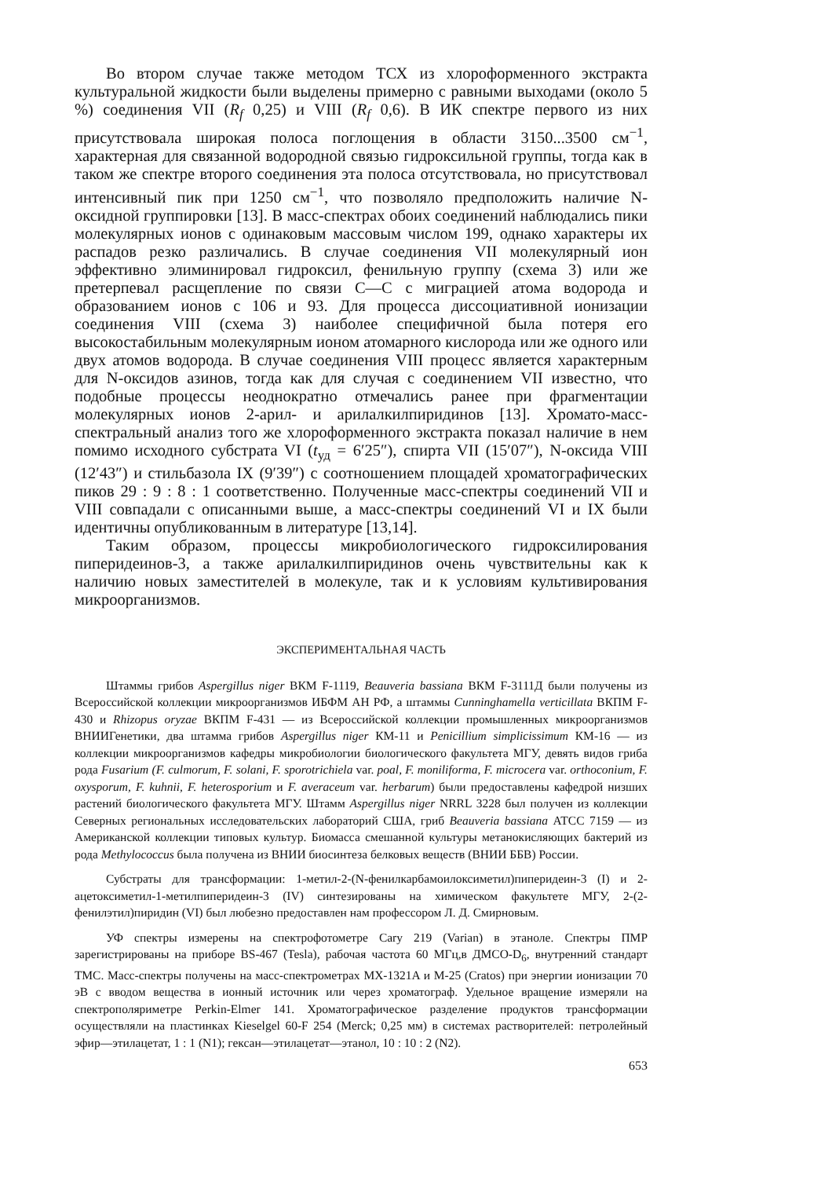Во втором случае также методом ТСХ из хлороформенного экстракта культуральной жидкости были выделены примерно с равными выходами (около 5 %) соединения VII (R<sub>f</sub> 0,25) и VIII (R<sub>f</sub> 0,6). В ИК спектре первого из них присутствовала широкая полоса поглощения в области 3150...3500 см<sup>−1</sup>, характерная для связанной водородной связью гидроксильной группы, тогда как в таком же спектре второго соединения эта полоса отсутствовала, но присутствовал интенсивный пик при 1250 см<sup>−1</sup>, что позволяло предположить наличие N-оксидной группировки [13]. В масс-спектрах обоих соединений наблюдались пики молекулярных ионов с одинаковым массовым числом 199, однако характеры их распадов резко различались. В случае соединения VII молекулярный ион эффективно элиминировал гидроксил, фенильную группу (схема 3) или же претерпевал расщепление по связи С—С с миграцией атома водорода и образованием ионов с 106 и 93. Для процесса диссоциативной ионизации соединения VIII (схема 3) наиболее специфичной была потеря его высокостабильным молекулярным ионом атомарного кислорода или же одного или двух атомов водорода. В случае соединения VIII процесс является характерным для N-оксидов азинов, тогда как для случая с соединением VII известно, что подобные процессы неоднократно отмечались ранее при фрагментации молекулярных ионов 2-арил- и арилалкилпиридинов [13]. Хромато-масс-спектральный анализ того же хлороформенного экстракта показал наличие в нем помимо исходного субстрата VI (t<sub>уд</sub> = 6′25″), спирта VII (15′07″), N-оксида VIII (12′43″) и стильбазола IX (9′39″) с соотношением площадей хроматографических пиков 29 : 9 : 8 : 1 соответственно. Полученные масс-спектры соединений VII и VIII совпадали с описанными выше, а масс-спектры соединений VI и IX были идентичны опубликованным в литературе [13,14].
Таким образом, процессы микробиологического гидроксилирования пиперидеинов-3, а также арилалкилпиридинов очень чувствительны как к наличию новых заместителей в молекуле, так и к условиям культивирования микроорганизмов.
ЭКСПЕРИМЕНТАЛЬНАЯ ЧАСТЬ
Штаммы грибов Aspergillus niger ВКМ F-1119, Beauveria bassiana ВКМ F-3111Д были получены из Всероссийской коллекции микроорганизмов ИБФМ АН РФ, а штаммы Cunninghamella verticillata ВКПМ F-430 и Rhizopus oryzae ВКПМ F-431 — из Всероссийской коллекции промышленных микроорганизмов ВНИИГенетики, два штамма грибов Aspergillus niger КМ-11 и Penicillium simplicissimum КМ-16 — из коллекции микроорганизмов кафедры микробиологии биологического факультета МГУ, девять видов гриба рода Fusarium (F. culmorum, F. solani, F. sporotrichiela var. poal, F. moniliforma, F. microcera var. orthoconium, F. oxysporum, F. kuhnii, F. heterosporium и F. averaceum var. herbarum) были предоставлены кафедрой низших растений биологического факультета МГУ. Штамм Aspergillus niger NRRL 3228 был получен из коллекции Северных региональных исследовательских лабораторий США, гриб Beauveria bassiana АТСС 7159 — из Американской коллекции типовых культур. Биомасса смешанной культуры метанокисляющих бактерий из рода Methylococcus была получена из ВНИИ биосинтеза белковых веществ (ВНИИ ББВ) России.
Субстраты для трансформации: 1-метил-2-(N-фенилкарбамоилоксиметил)пиперидеин-3 (I) и 2-ацетоксиметил-1-метилпиперидеин-3 (IV) синтезированы на химическом факультете МГУ, 2-(2-фенилэтил)пиридин (VI) был любезно предоставлен нам профессором Л. Д. Смирновым.
УФ спектры измерены на спектрофотометре Cary 219 (Varian) в этаноле. Спектры ПМР зарегистрированы на приборе BS-467 (Tesla), рабочая частота 60 МГц,в ДМСО-D<sub>6</sub>, внутренний стандарт ТМС. Масс-спектры получены на масс-спектрометрах MX-1321A и M-25 (Cratos) при энергии ионизации 70 эВ с вводом вещества в ионный источник или через хроматограф. Удельное вращение измеряли на спектрополяриметре Perkin-Elmer 141. Хроматографическое разделение продуктов трансформации осуществляли на пластинках Kieselgel 60-F 254 (Merck; 0,25 мм) в системах растворителей: петролейный эфир—этилацетат, 1 : 1 (N1); гексан—этилацетат—этанол, 10 : 10 : 2 (N2).
653